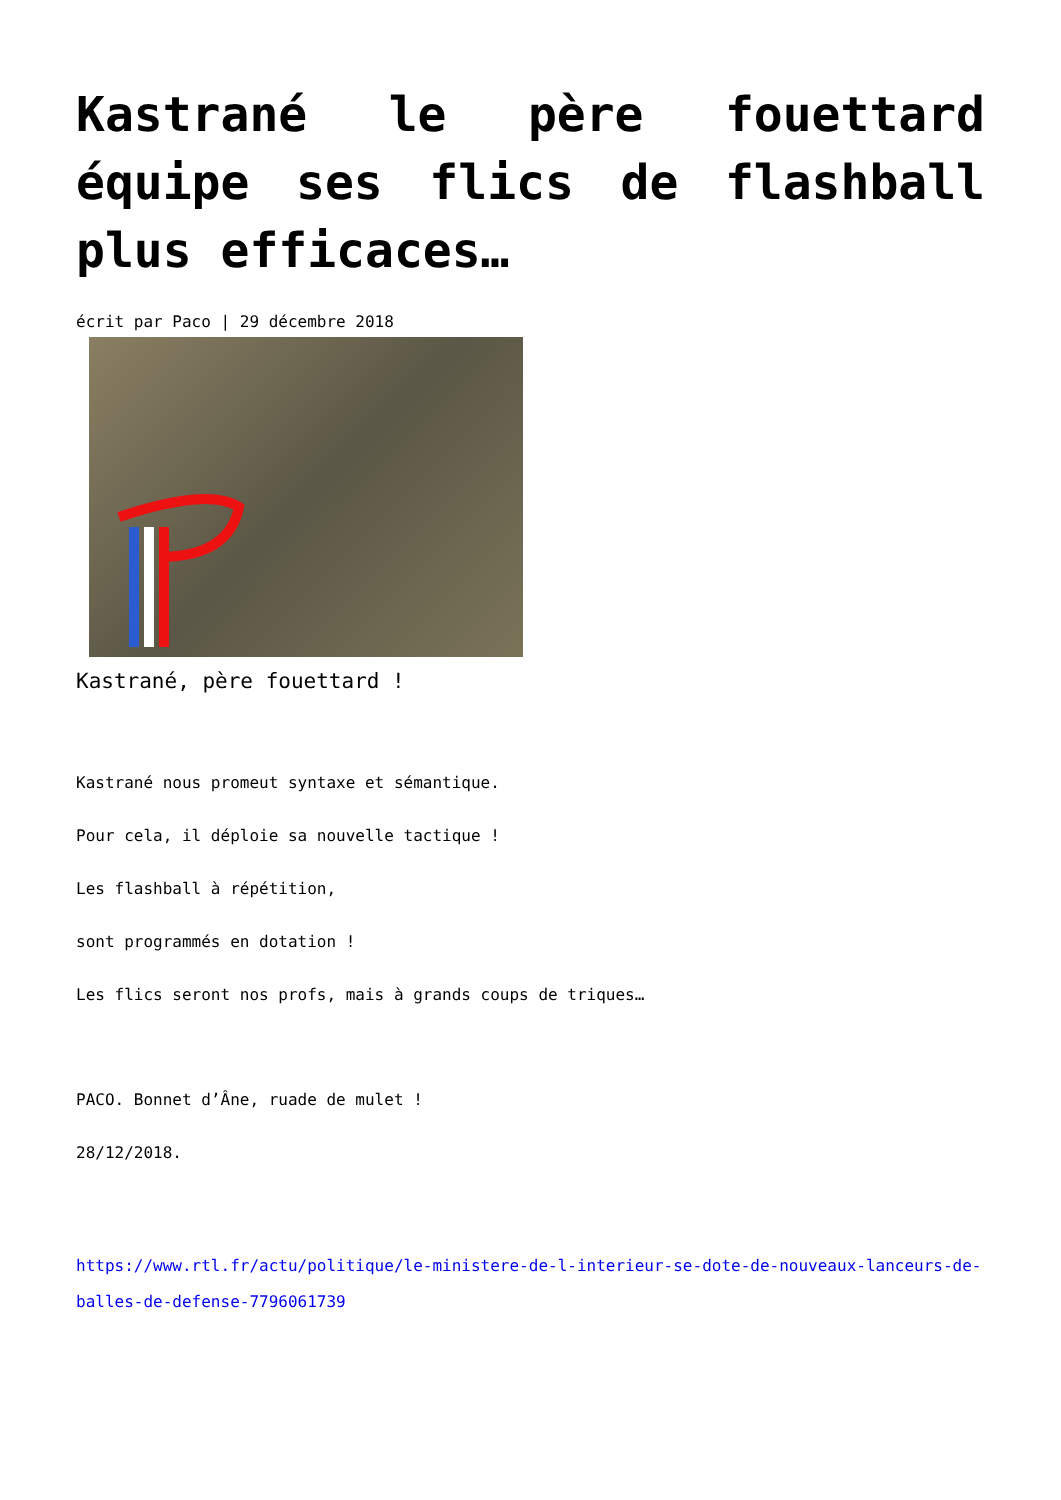Kastrané le père fouettard équipe ses flics de flashball plus efficaces…
écrit par Paco | 29 décembre 2018
Kastrané, père fouettard !
Kastrané nous promeut syntaxe et sémantique.
Pour cela, il déploie sa nouvelle tactique !
Les flashball à répétition,
sont programmés en dotation !
Les flics seront nos profs, mais à grands coups de triques…
PACO. Bonnet d’Âne, ruade de mulet !
28/12/2018.
https://www.rtl.fr/actu/politique/le-ministere-de-l-interieur-se-dote-de-nouveaux-lanceurs-de-balles-de-defense-7796061739